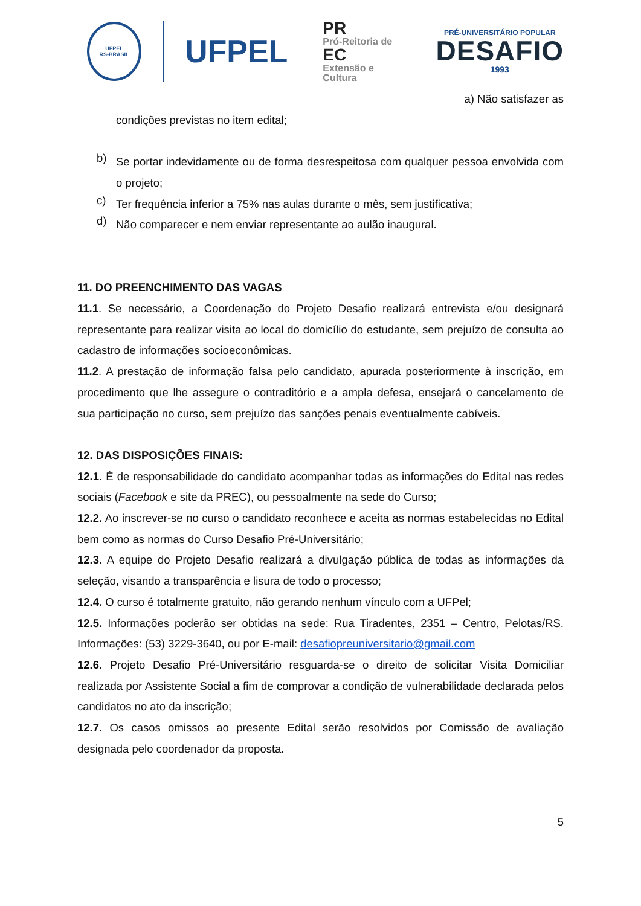UFPEL
RS-BRASIL
UFPEL
PR
Pró-Reitoria de
EC
Extensão e Cultura
PRÉ-UNIVERSITÁRIO POPULAR
DESAFIO
1993
a) Não satisfazer as
condições previstas no item edital;
b)
Se portar indevidamente ou de forma desrespeitosa com qualquer pessoa envolvida com o projeto;
c)
Ter frequência inferior a 75% nas aulas durante o mês, sem justificativa;
d)
Não comparecer e nem enviar representante ao aulão inaugural.
11. DO PREENCHIMENTO DAS VAGAS
11.1. Se necessário, a Coordenação do Projeto Desafio realizará entrevista e/ou designará representante para realizar visita ao local do domicílio do estudante, sem prejuízo de consulta ao cadastro de informações socioeconômicas.
11.2. A prestação de informação falsa pelo candidato, apurada posteriormente à inscrição, em procedimento que lhe assegure o contraditório e a ampla defesa, ensejará o cancelamento de sua participação no curso, sem prejuízo das sanções penais eventualmente cabíveis.
12. DAS DISPOSIÇÕES FINAIS:
12.1. É de responsabilidade do candidato acompanhar todas as informações do Edital nas redes sociais (Facebook e site da PREC), ou pessoalmente na sede do Curso;
12.2. Ao inscrever-se no curso o candidato reconhece e aceita as normas estabelecidas no Edital bem como as normas do Curso Desafio Pré-Universitário;
12.3. A equipe do Projeto Desafio realizará a divulgação pública de todas as informações da seleção, visando a transparência e lisura de todo o processo;
12.4. O curso é totalmente gratuito, não gerando nenhum vínculo com a UFPel;
12.5. Informações poderão ser obtidas na sede: Rua Tiradentes, 2351 – Centro, Pelotas/RS. Informações: (53) 3229-3640, ou por E-mail: desafiopreuniversitario@gmail.com
12.6. Projeto Desafio Pré-Universitário resguarda-se o direito de solicitar Visita Domiciliar realizada por Assistente Social a fim de comprovar a condição de vulnerabilidade declarada pelos candidatos no ato da inscrição;
12.7. Os casos omissos ao presente Edital serão resolvidos por Comissão de avaliação designada pelo coordenador da proposta.
5